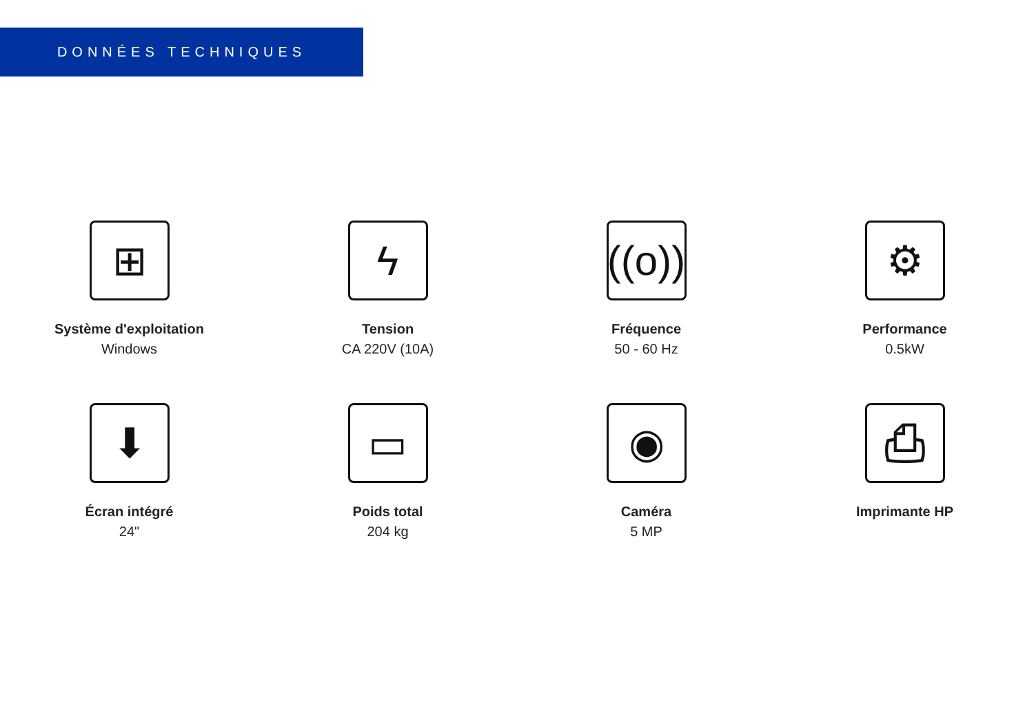DONNÉES TECHNIQUES
⊞
Système d'exploitation
Windows
ϟ
Tension
CA 220V (10A)
((o))
Fréquence
50 - 60 Hz
⚙
Performance
0.5kW
⬇
Écran intégré
24"
▭
Poids total
204 kg
◉
Caméra
5 MP
⎙
Imprimante HP